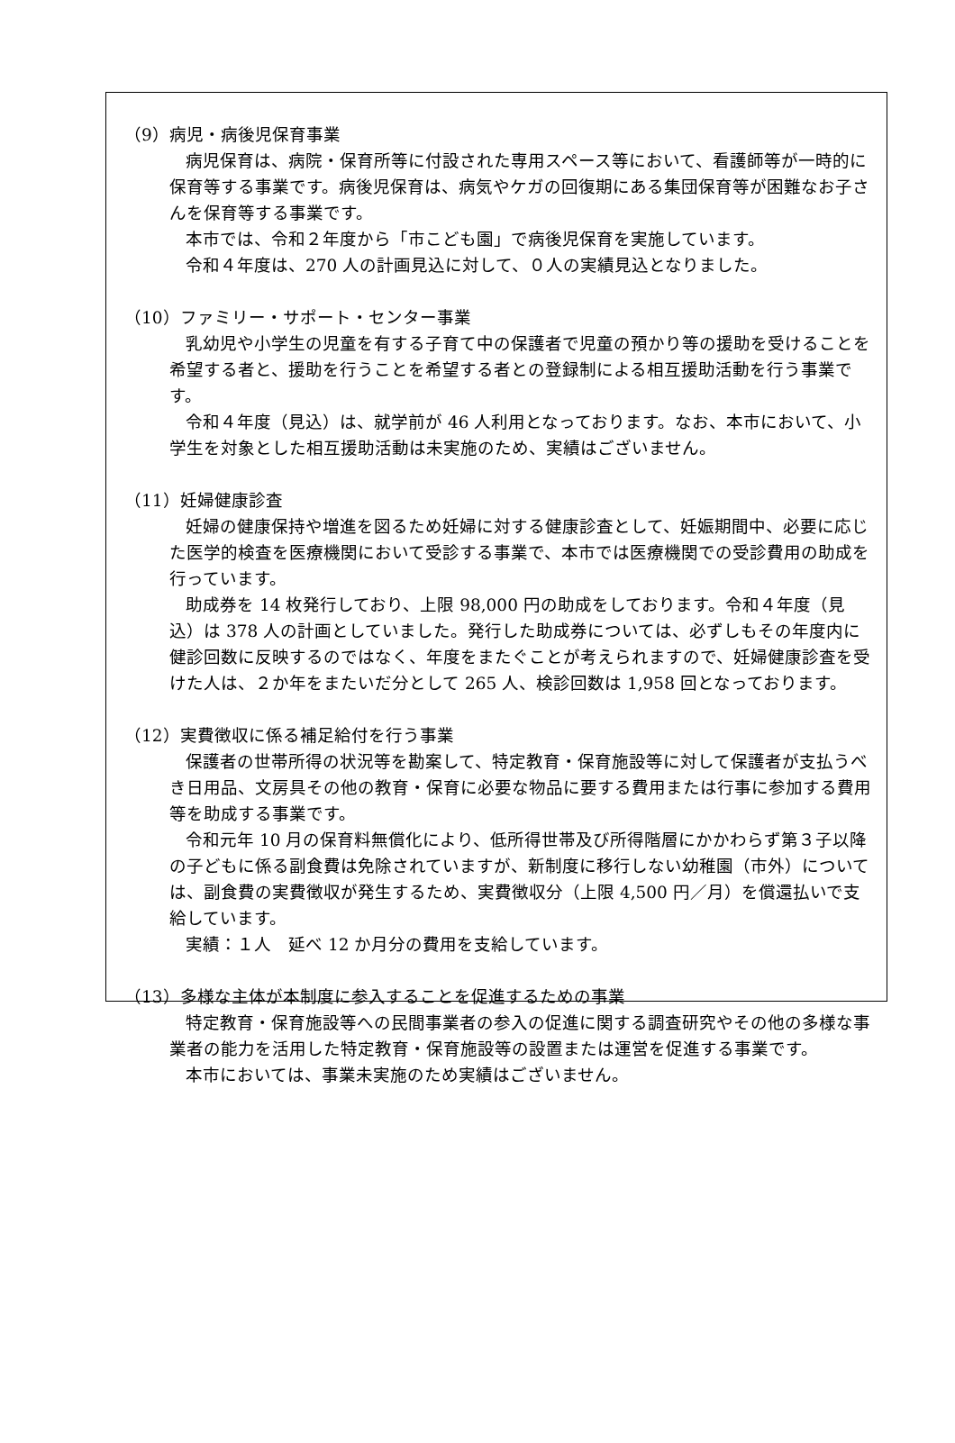（9）病児・病後児保育事業
病児保育は、病院・保育所等に付設された専用スペース等において、看護師等が一時的に保育等する事業です。病後児保育は、病気やケガの回復期にある集団保育等が困難なお子さんを保育等する事業です。
本市では、令和２年度から「市こども園」で病後児保育を実施しています。
令和４年度は、270 人の計画見込に対して、０人の実績見込となりました。
（10）ファミリー・サポート・センター事業
乳幼児や小学生の児童を有する子育て中の保護者で児童の預かり等の援助を受けることを希望する者と、援助を行うことを希望する者との登録制による相互援助活動を行う事業です。
令和４年度（見込）は、就学前が 46 人利用となっております。なお、本市において、小学生を対象とした相互援助活動は未実施のため、実績はございません。
（11）妊婦健康診査
妊婦の健康保持や増進を図るため妊婦に対する健康診査として、妊娠期間中、必要に応じた医学的検査を医療機関において受診する事業で、本市では医療機関での受診費用の助成を行っています。
助成券を 14 枚発行しており、上限 98,000 円の助成をしております。令和４年度（見込）は 378 人の計画としていました。発行した助成券については、必ずしもその年度内に健診回数に反映するのではなく、年度をまたぐことが考えられますので、妊婦健康診査を受けた人は、２か年をまたいだ分として 265 人、検診回数は 1,958 回となっております。
（12）実費徴収に係る補足給付を行う事業
保護者の世帯所得の状況等を勘案して、特定教育・保育施設等に対して保護者が支払うべき日用品、文房具その他の教育・保育に必要な物品に要する費用または行事に参加する費用等を助成する事業です。
令和元年 10 月の保育料無償化により、低所得世帯及び所得階層にかかわらず第３子以降の子どもに係る副食費は免除されていますが、新制度に移行しない幼稚園（市外）については、副食費の実費徴収が発生するため、実費徴収分（上限 4,500 円／月）を償還払いで支給しています。
実績：１人　延べ 12 か月分の費用を支給しています。
（13）多様な主体が本制度に参入することを促進するための事業
特定教育・保育施設等への民間事業者の参入の促進に関する調査研究やその他の多様な事業者の能力を活用した特定教育・保育施設等の設置または運営を促進する事業です。
本市においては、事業未実施のため実績はございません。